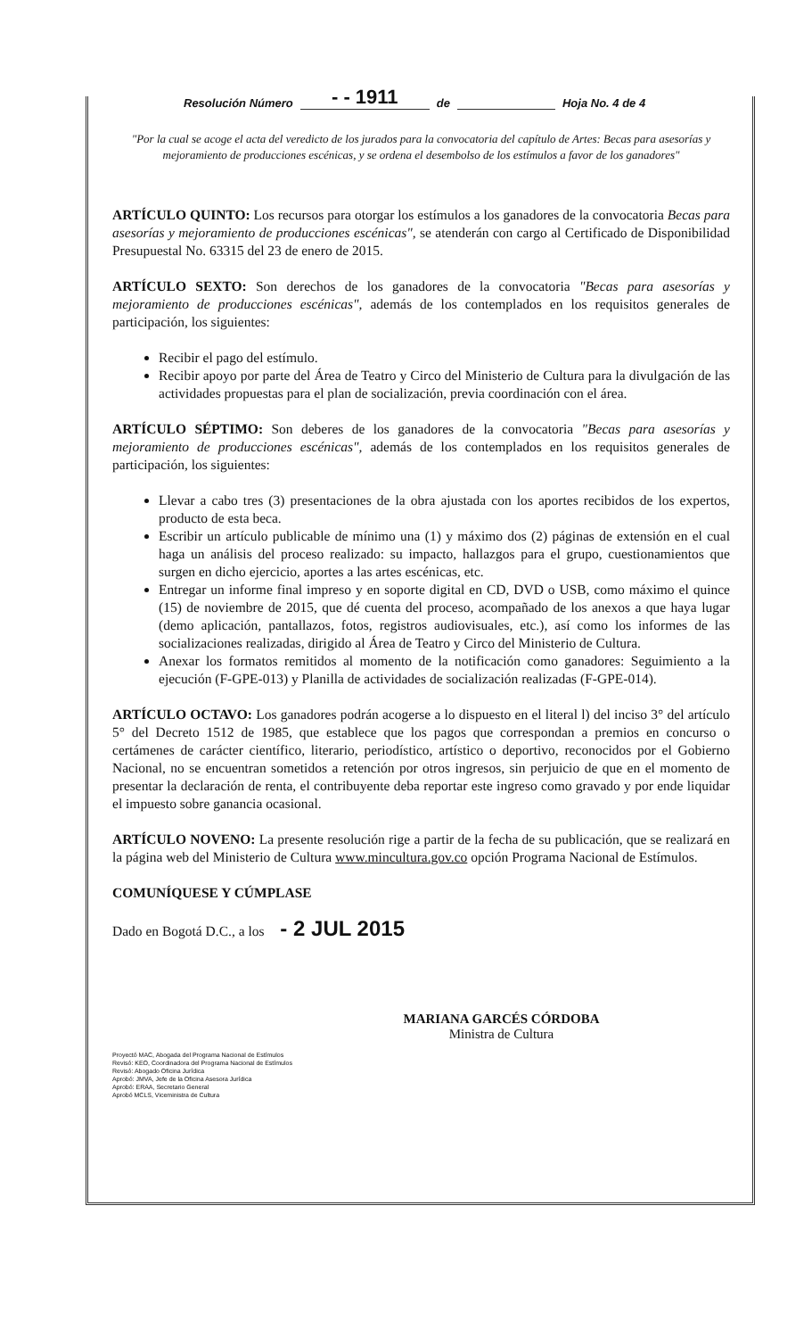Resolución Número - - 1911 de Hoja No. 4 de 4
"Por la cual se acoge el acta del veredicto de los jurados para la convocatoria del capítulo de Artes: Becas para asesorías y mejoramiento de producciones escénicas, y se ordena el desembolso de los estímulos a favor de los ganadores"
ARTÍCULO QUINTO: Los recursos para otorgar los estímulos a los ganadores de la convocatoria Becas para asesorías y mejoramiento de producciones escénicas", se atenderán con cargo al Certificado de Disponibilidad Presupuestal No. 63315 del 23 de enero de 2015.
ARTÍCULO SEXTO: Son derechos de los ganadores de la convocatoria "Becas para asesorías y mejoramiento de producciones escénicas", además de los contemplados en los requisitos generales de participación, los siguientes:
Recibir el pago del estímulo.
Recibir apoyo por parte del Área de Teatro y Circo del Ministerio de Cultura para la divulgación de las actividades propuestas para el plan de socialización, previa coordinación con el área.
ARTÍCULO SÉPTIMO: Son deberes de los ganadores de la convocatoria "Becas para asesorías y mejoramiento de producciones escénicas", además de los contemplados en los requisitos generales de participación, los siguientes:
Llevar a cabo tres (3) presentaciones de la obra ajustada con los aportes recibidos de los expertos, producto de esta beca.
Escribir un artículo publicable de mínimo una (1) y máximo dos (2) páginas de extensión en el cual haga un análisis del proceso realizado: su impacto, hallazgos para el grupo, cuestionamientos que surgen en dicho ejercicio, aportes a las artes escénicas, etc.
Entregar un informe final impreso y en soporte digital en CD, DVD o USB, como máximo el quince (15) de noviembre de 2015, que dé cuenta del proceso, acompañado de los anexos a que haya lugar (demo aplicación, pantallazos, fotos, registros audiovisuales, etc.), así como los informes de las socializaciones realizadas, dirigido al Área de Teatro y Circo del Ministerio de Cultura.
Anexar los formatos remitidos al momento de la notificación como ganadores: Seguimiento a la ejecución (F-GPE-013) y Planilla de actividades de socialización realizadas (F-GPE-014).
ARTÍCULO OCTAVO: Los ganadores podrán acogerse a lo dispuesto en el literal l) del inciso 3° del artículo 5° del Decreto 1512 de 1985, que establece que los pagos que correspondan a premios en concurso o certámenes de carácter científico, literario, periodístico, artístico o deportivo, reconocidos por el Gobierno Nacional, no se encuentran sometidos a retención por otros ingresos, sin perjuicio de que en el momento de presentar la declaración de renta, el contribuyente deba reportar este ingreso como gravado y por ende liquidar el impuesto sobre ganancia ocasional.
ARTÍCULO NOVENO: La presente resolución rige a partir de la fecha de su publicación, que se realizará en la página web del Ministerio de Cultura www.mincultura.gov.co opción Programa Nacional de Estímulos.
COMUNÍQUESE Y CÚMPLASE
Dado en Bogotá D.C., a los - 2 JUL 2015
MARIANA GARCÉS CÓRDOBA
Ministra de Cultura
Proyectó MAC, Abogada del Programa Nacional de Estímulos
Revisó: KEO, Coordinadora del Programa Nacional de Estímulos
Revisó: Abogado Oficina Jurídica
Aprobó: JMVA, Jefe de la Oficina Asesora Jurídica
Aprobó: ERAA, Secretario General
Aprobó MCLS, Viceministra de Cultura